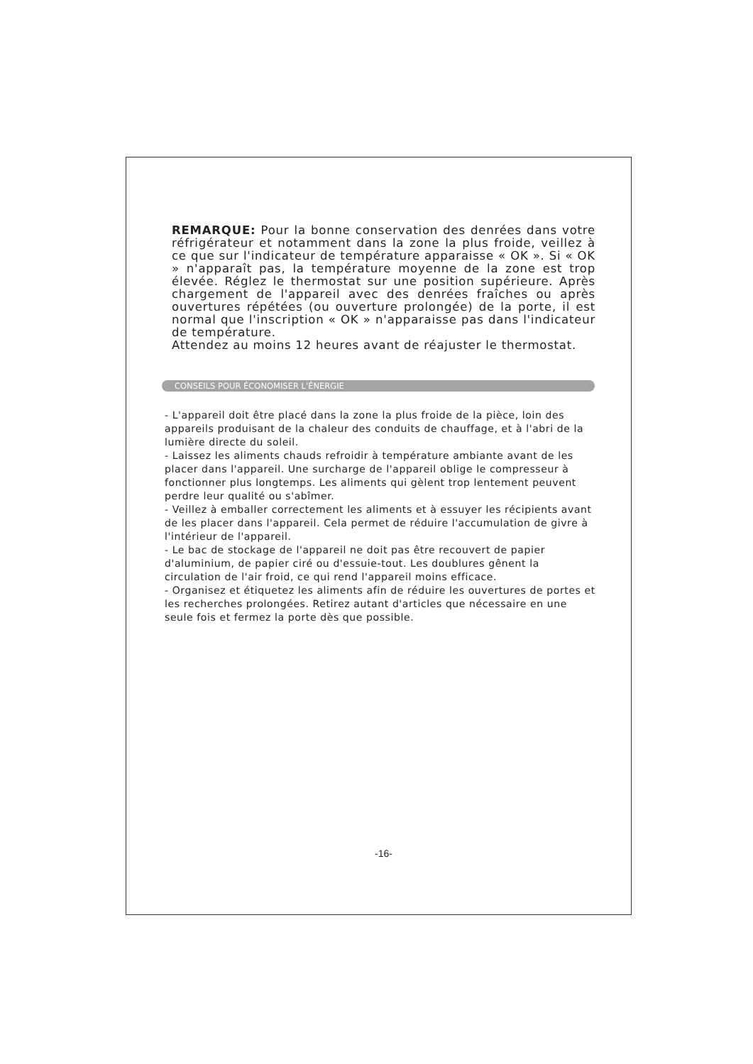REMARQUE: Pour la bonne conservation des denrées dans votre réfrigérateur et notamment dans la zone la plus froide, veillez à ce que sur l'indicateur de température apparaisse « OK ». Si « OK » n'apparaît pas, la température moyenne de la zone est trop élevée. Réglez le thermostat sur une position supérieure. Après chargement de l'appareil avec des denrées fraîches ou après ouvertures répétées (ou ouverture prolongée) de la porte, il est normal que l'inscription « OK » n'apparaisse pas dans l'indicateur de température.
Attendez au moins 12 heures avant de réajuster le thermostat.
CONSEILS POUR ÉCONOMISER L'ÉNERGIE
- L'appareil doit être placé dans la zone la plus froide de la pièce, loin des appareils produisant de la chaleur des conduits de chauffage, et à l'abri de la lumière directe du soleil.
- Laissez les aliments chauds refroidir à température ambiante avant de les placer dans l'appareil. Une surcharge de l'appareil oblige le compresseur à fonctionner plus longtemps. Les aliments qui gèlent trop lentement peuvent perdre leur qualité ou s'abîmer.
- Veillez à emballer correctement les aliments et à essuyer les récipients avant de les placer dans l'appareil. Cela permet de réduire l'accumulation de givre à l'intérieur de l'appareil.
- Le bac de stockage de l'appareil ne doit pas être recouvert de papier d'aluminium, de papier ciré ou d'essuie-tout. Les doublures gênent la circulation de l'air froid, ce qui rend l'appareil moins efficace.
- Organisez et étiquetez les aliments afin de réduire les ouvertures de portes et les recherches prolongées. Retirez autant d'articles que nécessaire en une seule fois et fermez la porte dès que possible.
-16-